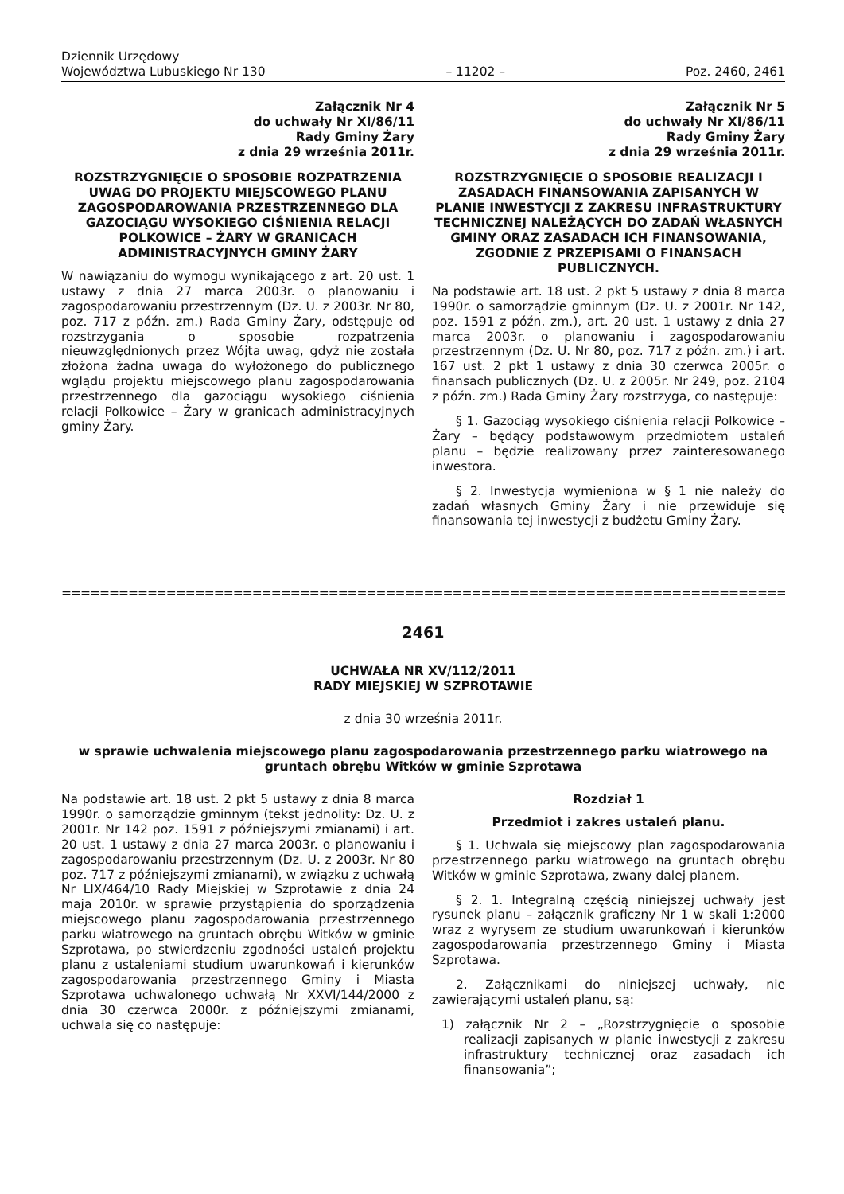Dziennik Urzędowy
Województwa Lubuskiego Nr 130
– 11202 –
Poz. 2460, 2461
Załącznik Nr 4
do uchwały Nr XI/86/11
Rady Gminy Żary
z dnia 29 września 2011r.
ROZSTRZYGNIĘCIE O SPOSOBIE ROZPATRZENIA UWAG DO PROJEKTU MIEJSCOWEGO PLANU ZAGOSPODAROWANIA PRZESTRZENNEGO DLA GAZOCIĄGU WYSOKIEGO CIŚNIENIA RELACJI POLKOWICE – ŻARY W GRANICACH ADMINISTRACYJNYCH GMINY ŻARY
W nawiązaniu do wymogu wynikającego z art. 20 ust. 1 ustawy z dnia 27 marca 2003r. o planowaniu i zagospodarowaniu przestrzennym (Dz. U. z 2003r. Nr 80, poz. 717 z późn. zm.) Rada Gminy Żary, odstępuje od rozstrzygania o sposobie rozpatrzenia nieuwzględnionych przez Wójta uwag, gdyż nie została złożona żadna uwaga do wyłożonego do publicznego wglądu projektu miejscowego planu zagospodarowania przestrzennego dla gazociągu wysokiego ciśnienia relacji Polkowice – Żary w granicach administracyjnych gminy Żary.
Załącznik Nr 5
do uchwały Nr XI/86/11
Rady Gminy Żary
z dnia 29 września 2011r.
ROZSTRZYGNIĘCIE O SPOSOBIE REALIZACJI I ZASADACH FINANSOWANIA ZAPISANYCH W PLANIE INWESTYCJI Z ZAKRESU INFRASTRUKTURY TECHNICZNEJ NALEŻĄCYCH DO ZADAŃ WŁASNYCH GMINY ORAZ ZASADACH ICH FINANSOWANIA, ZGODNIE Z PRZEPISAMI O FINANSACH PUBLICZNYCH.
Na podstawie art. 18 ust. 2 pkt 5 ustawy z dnia 8 marca 1990r. o samorządzie gminnym (Dz. U. z 2001r. Nr 142, poz. 1591 z późn. zm.), art. 20 ust. 1 ustawy z dnia 27 marca 2003r. o planowaniu i zagospodarowaniu przestrzennym (Dz. U. Nr 80, poz. 717 z późn. zm.) i art. 167 ust. 2 pkt 1 ustawy z dnia 30 czerwca 2005r. o finansach publicznych (Dz. U. z 2005r. Nr 249, poz. 2104 z późn. zm.) Rada Gminy Żary rozstrzyga, co następuje:
§ 1. Gazociąg wysokiego ciśnienia relacji Polkowice – Żary – będący podstawowym przedmiotem ustaleń planu – będzie realizowany przez zainteresowanego inwestora.
§ 2. Inwestycja wymieniona w § 1 nie należy do zadań własnych Gminy Żary i nie przewiduje się finansowania tej inwestycji z budżetu Gminy Żary.
==========================================================================================
2461
UCHWAŁA NR XV/112/2011
RADY MIEJSKIEJ W SZPROTAWIE
z dnia 30 września 2011r.
w sprawie uchwalenia miejscowego planu zagospodarowania przestrzennego parku wiatrowego na gruntach obrębu Witków w gminie Szprotawa
Na podstawie art. 18 ust. 2 pkt 5 ustawy z dnia 8 marca 1990r. o samorządzie gminnym (tekst jednolity: Dz. U. z 2001r. Nr 142 poz. 1591 z późniejszymi zmianami) i art. 20 ust. 1 ustawy z dnia 27 marca 2003r. o planowaniu i zagospodarowaniu przestrzennym (Dz. U. z 2003r. Nr 80 poz. 717 z późniejszymi zmianami), w związku z uchwałą Nr LIX/464/10 Rady Miejskiej w Szprotawie z dnia 24 maja 2010r. w sprawie przystąpienia do sporządzenia miejscowego planu zagospodarowania przestrzennego parku wiatrowego na gruntach obrębu Witków w gminie Szprotawa, po stwierdzeniu zgodności ustaleń projektu planu z ustaleniami studium uwarunkowań i kierunków zagospodarowania przestrzennego Gminy i Miasta Szprotawa uchwalonego uchwałą Nr XXVI/144/2000 z dnia 30 czerwca 2000r. z późniejszymi zmianami, uchwala się co następuje:
Rozdział 1
Przedmiot i zakres ustaleń planu.
§ 1. Uchwala się miejscowy plan zagospodarowania przestrzennego parku wiatrowego na gruntach obrębu Witków w gminie Szprotawa, zwany dalej planem.
§ 2. 1. Integralną częścią niniejszej uchwały jest rysunek planu – załącznik graficzny Nr 1 w skali 1:2000 wraz z wyrysem ze studium uwarunkowań i kierunków zagospodarowania przestrzennego Gminy i Miasta Szprotawa.
2. Załącznikami do niniejszej uchwały, nie zawierającymi ustaleń planu, są:
1) załącznik Nr 2 – „Rozstrzygnięcie o sposobie realizacji zapisanych w planie inwestycji z zakresu infrastruktury technicznej oraz zasadach ich finansowania”;